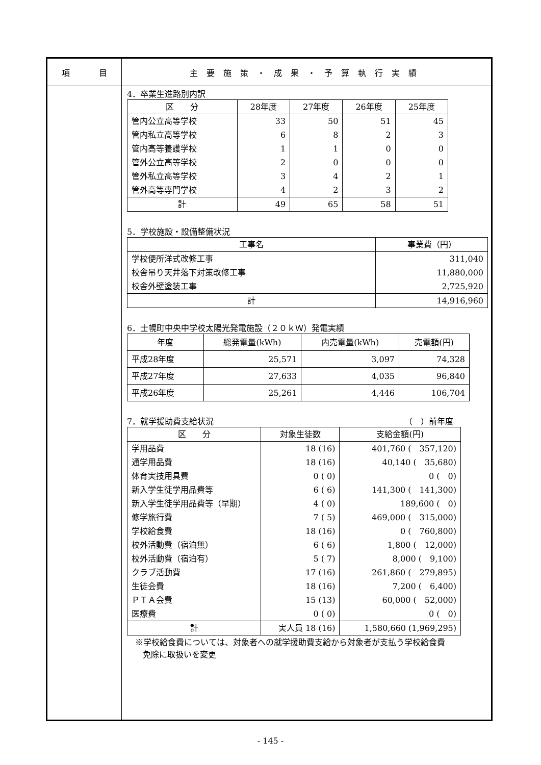項 目
主要施策・成果・予算執行実績
4．卒業生進路別内訳
| 区 分 | 28年度 | 27年度 | 26年度 | 25年度 |
| --- | --- | --- | --- | --- |
| 管内公立高等学校 | 33 | 50 | 51 | 45 |
| 管内私立高等学校 | 6 | 8 | 2 | 3 |
| 管内高等養護学校 | 1 | 1 | 0 | 0 |
| 管外公立高等学校 | 2 | 0 | 0 | 0 |
| 管外私立高等学校 | 3 | 4 | 2 | 1 |
| 管外高等専門学校 | 4 | 2 | 3 | 2 |
| 計 | 49 | 65 | 58 | 51 |
5．学校施設・設備整備状況
| 工事名 | 事業費（円） |
| --- | --- |
| 学校便所洋式改修工事 | 311,040 |
| 校舎吊り天井落下対策改修工事 | 11,880,000 |
| 校舎外壁塗装工事 | 2,725,920 |
| 計 | 14,916,960 |
6．士幌町中央中学校太陽光発電施設（２０ｋＷ）発電実績
| 年度 | 総発電量(kWh) | 内売電量(kWh) | 売電額(円) |
| --- | --- | --- | --- |
| 平成28年度 | 25,571 | 3,097 | 74,328 |
| 平成27年度 | 27,633 | 4,035 | 96,840 |
| 平成26年度 | 25,261 | 4,446 | 106,704 |
7．就学援助費支給状況 （　）前年度
| 区 分 | 対象生徒数 | 支給金額(円) |
| --- | --- | --- |
| 学用品費 | 18 (16) | 401,760 ( 357,120) |
| 通学用品費 | 18 (16) | 40,140 ( 35,680) |
| 体育実技用具費 | 0 ( 0) | 0 ( 0) |
| 新入学生徒学用品費等 | 6 ( 6) | 141,300 ( 141,300) |
| 新入学生徒学用品費等（早期） | 4 ( 0) | 189,600 ( 0) |
| 修学旅行費 | 7 ( 5) | 469,000 ( 315,000) |
| 学校給食費 | 18 (16) | 0 ( 760,800) |
| 校外活動費（宿泊無） | 6 ( 6) | 1,800 ( 12,000) |
| 校外活動費（宿泊有） | 5 ( 7) | 8,000 ( 9,100) |
| クラブ活動費 | 17 (16) | 261,860 ( 279,895) |
| 生徒会費 | 18 (16) | 7,200 ( 6,400) |
| ＰＴＡ会費 | 15 (13) | 60,000 ( 52,000) |
| 医療費 | 0 ( 0) | 0 ( 0) |
| 計 | 実人員 18 (16) | 1,580,660 (1,969,295) |
※学校給食費については、対象者への就学援助費支給から対象者が支払う学校給食費
免除に取扱いを変更
- 145 -